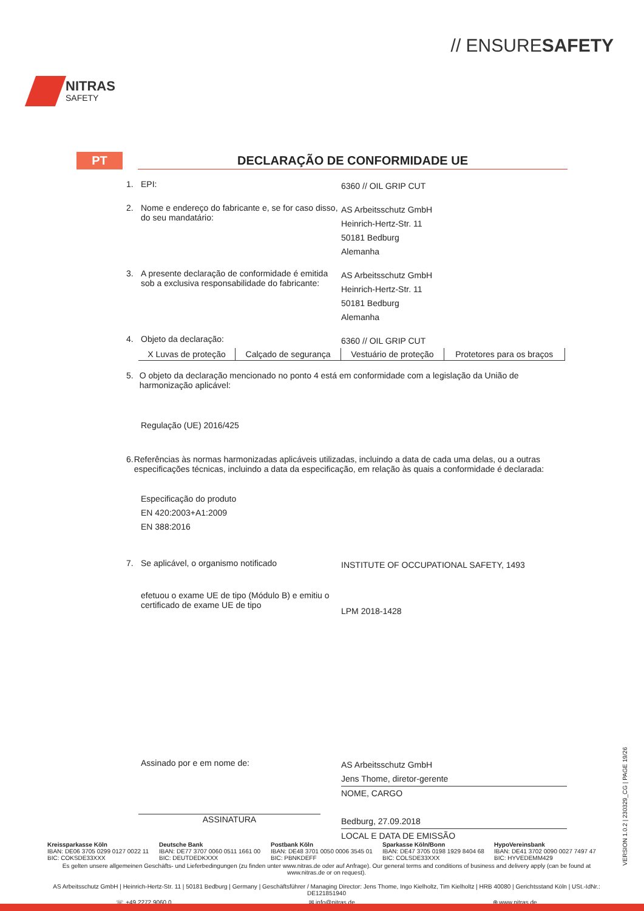NITRAS
SAFETY
// ENSURESAFETY
PT
DECLARAÇÃO DE CONFORMIDADE UE
1. EPI: 6360 // OIL GRIP CUT
2. Nome e endereço do fabricante e, se for caso disso, do seu mandatário: AS Arbeitsschutz GmbH
Heinrich-Hertz-Str. 11
50181 Bedburg
Alemanha
3. A presente declaração de conformidade é emitida sob a exclusiva responsabilidade do fabricante: AS Arbeitsschutz GmbH
Heinrich-Hertz-Str. 11
50181 Bedburg
Alemanha
4. Objeto da declaração: 6360 // OIL GRIP CUT
| X Luvas de proteção | Calçado de segurança | Vestuário de proteção | Protetores para os braços |
5. O objeto da declaração mencionado no ponto 4 está em conformidade com a legislação da União de harmonização aplicável:
Regulação (UE) 2016/425
6. Referências às normas harmonizadas aplicáveis utilizadas, incluindo a data de cada uma delas, ou a outras especificações técnicas, incluindo a data da especificação, em relação às quais a conformidade é declarada:
Especificação do produto
EN 420:2003+A1:2009
EN 388:2016
7. Se aplicável, o organismo notificado INSTITUTE OF OCCUPATIONAL SAFETY, 1493
efetuou o exame UE de tipo (Módulo B) e emitiu o certificado de exame UE de tipo
LPM 2018-1428
Assinado por e em nome de: AS Arbeitsschutz GmbH
Jens Thome, diretor-gerente
NOME, CARGO
Bedburg, 27.09.2018
LOCAL E DATA DE EMISSÃO
ASSINATURA
Kreissparkasse Köln
IBAN: DE06 3705 0299 0127 0022 11
BIC: COKSDE33XXX
Deutsche Bank
IBAN: DE77 3707 0060 0511 1661 00
BIC: DEUTDEDKXXX
Postbank Köln
IBAN: DE48 3701 0050 0006 3545 01
BIC: PBNKDEFF
Sparkasse Köln/Bonn
IBAN: DE47 3705 0198 1929 8404 68
BIC: COLSDE33XXX
HypoVereinsbank
IBAN: DE41 3702 0090 0027 7497 47
BIC: HYVEDEMM429
Es gelten unsere allgemeinen Geschäfts- und Lieferbedingungen (zu finden unter www.nitras.de oder auf Anfrage). Our general terms and conditions of business and delivery apply (can be found at www.nitras.de or on request).
AS Arbeitsschutz GmbH | Heinrich-Hertz-Str. 11 | 50181 Bedburg | Germany | Geschäftsführer / Managing Director: Jens Thome, Ingo Kielholtz, Tim Kielholtz | HRB 40080 | Gerichtsstand Köln | USt.-IdNr.: DE121851940
☏ +49 2272 9060 0 ✉ info@nitras.de ⊕ www.nitras.de
VERSION 1.0.2 | 230329_CG | PAGE 19/26